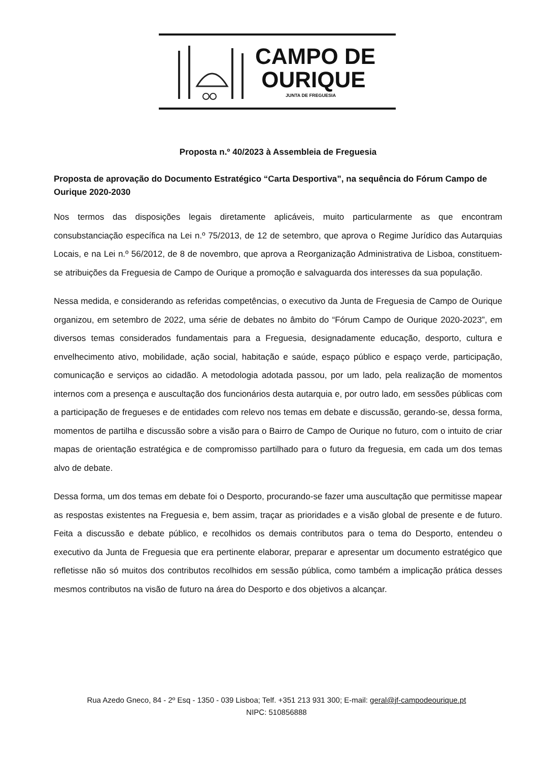CAMPO DE
OURIQUE
JUNTA DE FREGUESIA
Proposta n.º 40/2023 à Assembleia de Freguesia
Proposta de aprovação do Documento Estratégico “Carta Desportiva”, na sequência do Fórum Campo de Ourique 2020-2030
Nos termos das disposições legais diretamente aplicáveis, muito particularmente as que encontram consubstanciação específica na Lei n.º 75/2013, de 12 de setembro, que aprova o Regime Jurídico das Autarquias Locais, e na Lei n.º 56/2012, de 8 de novembro, que aprova a Reorganização Administrativa de Lisboa, constituem-se atribuições da Freguesia de Campo de Ourique a promoção e salvaguarda dos interesses da sua população.
Nessa medida, e considerando as referidas competências, o executivo da Junta de Freguesia de Campo de Ourique organizou, em setembro de 2022, uma série de debates no âmbito do “Fórum Campo de Ourique 2020-2023”, em diversos temas considerados fundamentais para a Freguesia, designadamente educação, desporto, cultura e envelhecimento ativo, mobilidade, ação social, habitação e saúde, espaço público e espaço verde, participação, comunicação e serviços ao cidadão. A metodologia adotada passou, por um lado, pela realização de momentos internos com a presença e auscultação dos funcionários desta autarquia e, por outro lado, em sessões públicas com a participação de fregueses e de entidades com relevo nos temas em debate e discussão, gerando-se, dessa forma, momentos de partilha e discussão sobre a visão para o Bairro de Campo de Ourique no futuro, com o intuito de criar mapas de orientação estratégica e de compromisso partilhado para o futuro da freguesia, em cada um dos temas alvo de debate.
Dessa forma, um dos temas em debate foi o Desporto, procurando-se fazer uma auscultação que permitisse mapear as respostas existentes na Freguesia e, bem assim, traçar as prioridades e a visão global de presente e de futuro. Feita a discussão e debate público, e recolhidos os demais contributos para o tema do Desporto, entendeu o executivo da Junta de Freguesia que era pertinente elaborar, preparar e apresentar um documento estratégico que refletisse não só muitos dos contributos recolhidos em sessão pública, como também a implicação prática desses mesmos contributos na visão de futuro na área do Desporto e dos objetivos a alcançar.
Rua Azedo Gneco, 84 - 2º Esq - 1350 - 039 Lisboa; Telf. +351 213 931 300; E-mail: geral@jf-campodeourique.pt
NIPC: 510856888